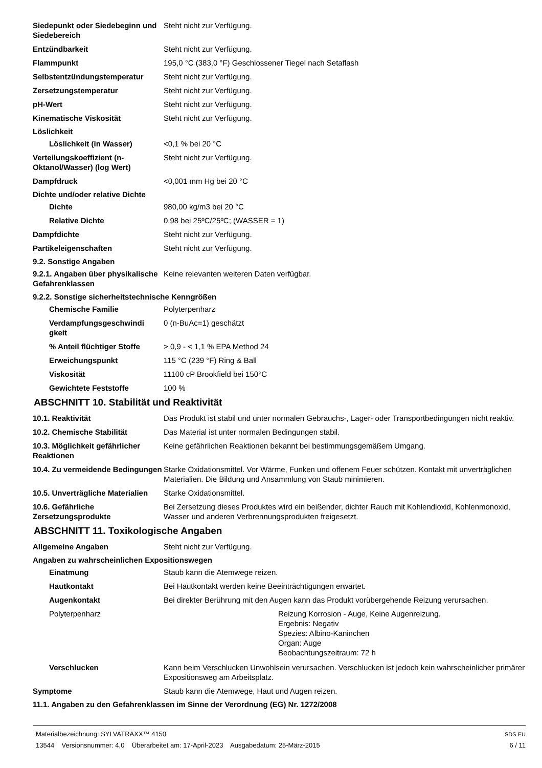Siedepunkt oder Siedebeginn und Siedebereich
Steht nicht zur Verfügung.
Entzündbarkeit Steht nicht zur Verfügung.
Flammpunkt 195,0 °C (383,0 °F) Geschlossener Tiegel nach Setaflash
Selbstentzündungstemperatur Steht nicht zur Verfügung.
Zersetzungstemperatur Steht nicht zur Verfügung.
pH-Wert Steht nicht zur Verfügung.
Kinematische Viskosität Steht nicht zur Verfügung.
Löslichkeit
Löslichkeit (in Wasser) <0,1 % bei 20 °C
Verteilungskoeffizient (n-Oktanol/Wasser) (log Wert)
Steht nicht zur Verfügung.
Dampfdruck <0,001 mm Hg bei 20 °C
Dichte und/oder relative Dichte
Dichte 980,00 kg/m3 bei 20 °C
Relative Dichte 0,98 bei 25ºC/25ºC; (WASSER = 1)
Dampfdichte Steht nicht zur Verfügung.
Partikeleigenschaften Steht nicht zur Verfügung.
9.2. Sonstige Angaben
9.2.1. Angaben über physikalische Gefahrenklassen
Keine relevanten weiteren Daten verfügbar.
9.2.2. Sonstige sicherheitstechnische Kenngrößen
Chemische Familie Polyterpenharz
Verdampfungsgeschwindi gkeit
0 (n-BuAc=1) geschätzt
% Anteil flüchtiger Stoffe
> 0,9 - < 1,1 % EPA Method 24
Erweichungspunkt 115 °C (239 °F) Ring & Ball
Viskosität 11100 cP Brookfield bei 150°C
Gewichtete Feststoffe 100 %
ABSCHNITT 10. Stabilität und Reaktivität
10.1. Reaktivität Das Produkt ist stabil und unter normalen Gebrauchs-, Lager- oder Transportbedingungen nicht reaktiv.
10.2. Chemische Stabilität Das Material ist unter normalen Bedingungen stabil.
10.3. Möglichkeit gefährlicher Reaktionen
Keine gefährlichen Reaktionen bekannt bei bestimmungsgemäßem Umgang.
10.4. Zu vermeidende Bedingungen
Starke Oxidationsmittel. Vor Wärme, Funken und offenem Feuer schützen. Kontakt mit unverträglichen Materialien. Die Bildung und Ansammlung von Staub minimieren.
10.5. Unverträgliche Materialien
Starke Oxidationsmittel.
10.6. Gefährliche Zersetzungsprodukte
Bei Zersetzung dieses Produktes wird ein beißender, dichter Rauch mit Kohlendioxid, Kohlenmonoxid, Wasser und anderen Verbrennungsprodukten freigesetzt.
ABSCHNITT 11. Toxikologische Angaben
Allgemeine Angaben Steht nicht zur Verfügung.
Angaben zu wahrscheinlichen Expositionswegen
Einatmung Staub kann die Atemwege reizen.
Hautkontakt Bei Hautkontakt werden keine Beeinträchtigungen erwartet.
Augenkontakt Bei direkter Berührung mit den Augen kann das Produkt vorübergehende Reizung verursachen.
Polyterpenharz Reizung Korrosion - Auge, Keine Augenreizung.
Ergebnis: Negativ
Spezies: Albino-Kaninchen
Organ: Auge
Beobachtungszeitraum: 72 h
Verschlucken Kann beim Verschlucken Unwohlsein verursachen. Verschlucken ist jedoch kein wahrscheinlicher primärer Expositionsweg am Arbeitsplatz.
Symptome Staub kann die Atemwege, Haut und Augen reizen.
11.1. Angaben zu den Gefahrenklassen im Sinne der Verordnung (EG) Nr. 1272/2008
Materialbezeichnung: SYLVATRAXX™ 4150
13544 Versionsnummer: 4,0 Überarbeitet am: 17-April-2023 Ausgabedatum: 25-März-2015
SDS EU
6 / 11